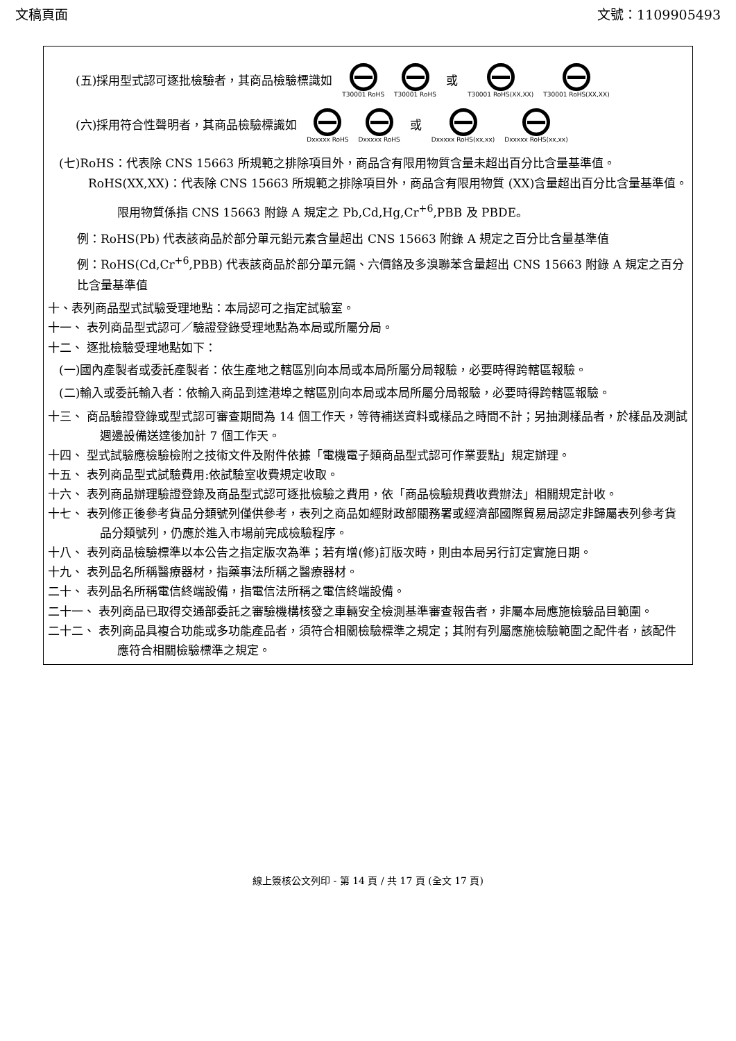文稿頁面 文號：1109905493
(五)採用型式認可逐批檢驗者，其商品檢驗標識如 T30001 RoHS T30001 RoHS 或 T30001 RoHS(XX,XX) T30001 RoHS(XX,XX)
(六)採用符合性聲明者，其商品檢驗標識如 Dxxxxx RoHS Dxxxxx RoHS 或 Dxxxxx RoHS(xx,xx) Dxxxxx RoHS(xx,xx)
(七)RoHS：代表除 CNS 15663 所規範之排除項目外，商品含有限用物質含量未超出百分比含量基準值。RoHS(XX,XX)：代表除 CNS 15663 所規範之排除項目外，商品含有限用物質 (XX)含量超出百分比含量基準值。
限用物質係指 CNS 15663 附錄 A 規定之 Pb,Cd,Hg,Cr<sup>+6</sup>,PBB 及 PBDE。
例：RoHS(Pb) 代表該商品於部分單元鉛元素含量超出 CNS 15663 附錄 A 規定之百分比含量基準值
例：RoHS(Cd,Cr<sup>+6</sup>,PBB) 代表該商品於部分單元鎘、六價鉻及多溴聯苯含量超出 CNS 15663 附錄 A 規定之百分比含量基準值
十、表列商品型式試驗受理地點：本局認可之指定試驗室。
十一、 表列商品型式認可／驗證登錄受理地點為本局或所屬分局。
十二、 逐批檢驗受理地點如下：
(一)國內產製者或委託產製者：依生產地之轄區別向本局或本局所屬分局報驗，必要時得跨轄區報驗。
(二)輸入或委託輸入者：依輸入商品到達港埠之轄區別向本局或本局所屬分局報驗，必要時得跨轄區報驗。
十三、 商品驗證登錄或型式認可審查期間為 14 個工作天，等待補送資料或樣品之時間不計；另抽測樣品者，於樣品及測試週邊設備送達後加計 7 個工作天。
十四、 型式試驗應檢驗檢附之技術文件及附件依據「電機電子類商品型式認可作業要點」規定辦理。
十五、 表列商品型式試驗費用:依試驗室收費規定收取。
十六、 表列商品辦理驗證登錄及商品型式認可逐批檢驗之費用，依「商品檢驗規費收費辦法」相關規定計收。
十七、 表列修正後參考貨品分類號列僅供參考，表列之商品如經財政部關務署或經濟部國際貿易局認定非歸屬表列參考貨品分類號列，仍應於進入市場前完成檢驗程序。
十八、 表列商品檢驗標準以本公告之指定版次為準；若有增(修)訂版次時，則由本局另行訂定實施日期。
十九、 表列品名所稱醫療器材，指藥事法所稱之醫療器材。
二十、 表列品名所稱電信終端設備，指電信法所稱之電信終端設備。
二十一、 表列商品已取得交通部委託之審驗機構核發之車輛安全檢測基準審查報告者，非屬本局應施檢驗品目範圍。
二十二、 表列商品具複合功能或多功能產品者，須符合相關檢驗標準之規定；其附有列屬應施檢驗範圍之配件者，該配件應符合相關檢驗標準之規定。
線上簽核公文列印 - 第 14 頁 / 共 17 頁 (全文 17 頁)